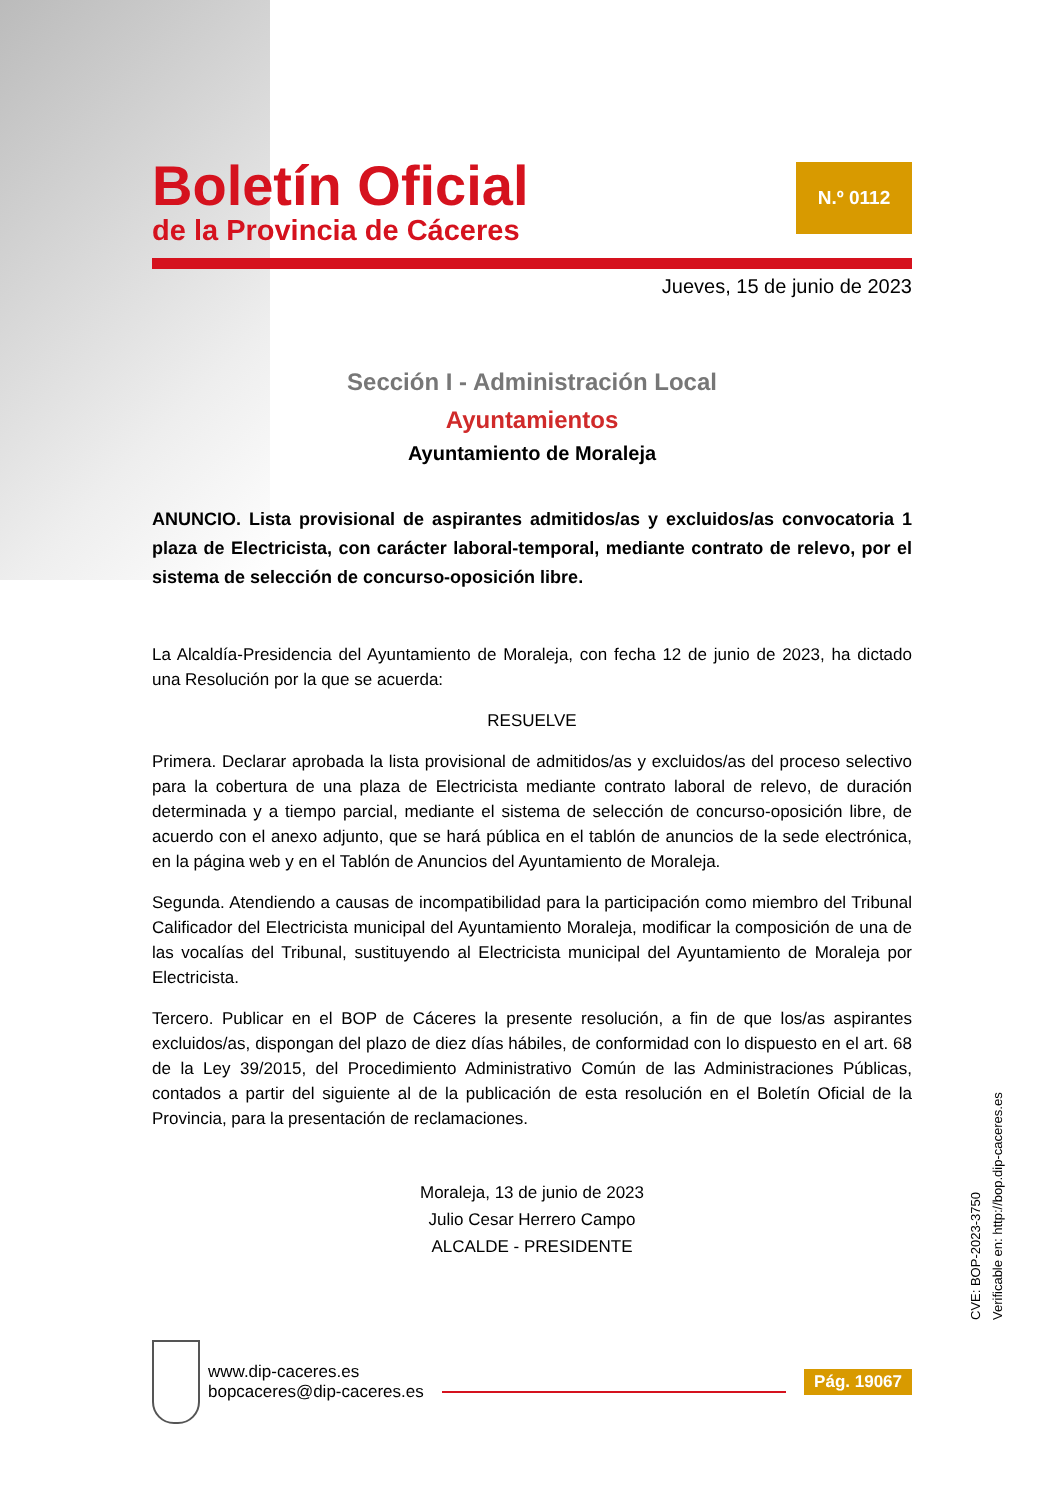Boletín Oficial
de la Provincia de Cáceres
N.º 0112
Jueves, 15 de junio de 2023
Sección I - Administración Local
Ayuntamientos
Ayuntamiento de Moraleja
ANUNCIO. Lista provisional de aspirantes admitidos/as y excluidos/as convocatoria 1 plaza de Electricista, con carácter laboral-temporal, mediante contrato de relevo, por el sistema de selección de concurso-oposición libre.
La Alcaldía-Presidencia del Ayuntamiento de Moraleja, con fecha 12 de junio de 2023, ha dictado una Resolución por la que se acuerda:
RESUELVE
Primera. Declarar aprobada la lista provisional de admitidos/as y excluidos/as del proceso selectivo para la cobertura de una plaza de Electricista mediante contrato laboral de relevo, de duración determinada y a tiempo parcial, mediante el sistema de selección de concurso-oposición libre, de acuerdo con el anexo adjunto, que se hará pública en el tablón de anuncios de la sede electrónica, en la página web y en el Tablón de Anuncios del Ayuntamiento de Moraleja.
Segunda. Atendiendo a causas de incompatibilidad para la participación como miembro del Tribunal Calificador del Electricista municipal del Ayuntamiento Moraleja, modificar la composición de una de las vocalías del Tribunal, sustituyendo al Electricista municipal del Ayuntamiento de Moraleja por Electricista.
Tercero. Publicar en el BOP de Cáceres la presente resolución, a fin de que los/as aspirantes excluidos/as, dispongan del plazo de diez días hábiles, de conformidad con lo dispuesto en el art. 68 de la Ley 39/2015, del Procedimiento Administrativo Común de las Administraciones Públicas, contados a partir del siguiente al de la publicación de esta resolución en el Boletín Oficial de la Provincia, para la presentación de reclamaciones.
Moraleja, 13 de junio de 2023
Julio Cesar Herrero Campo
ALCALDE - PRESIDENTE
CVE: BOP-2023-3750
Verificable en: http://bop.dip-caceres.es
www.dip-caceres.es
bopcaceres@dip-caceres.es
Pág. 19067